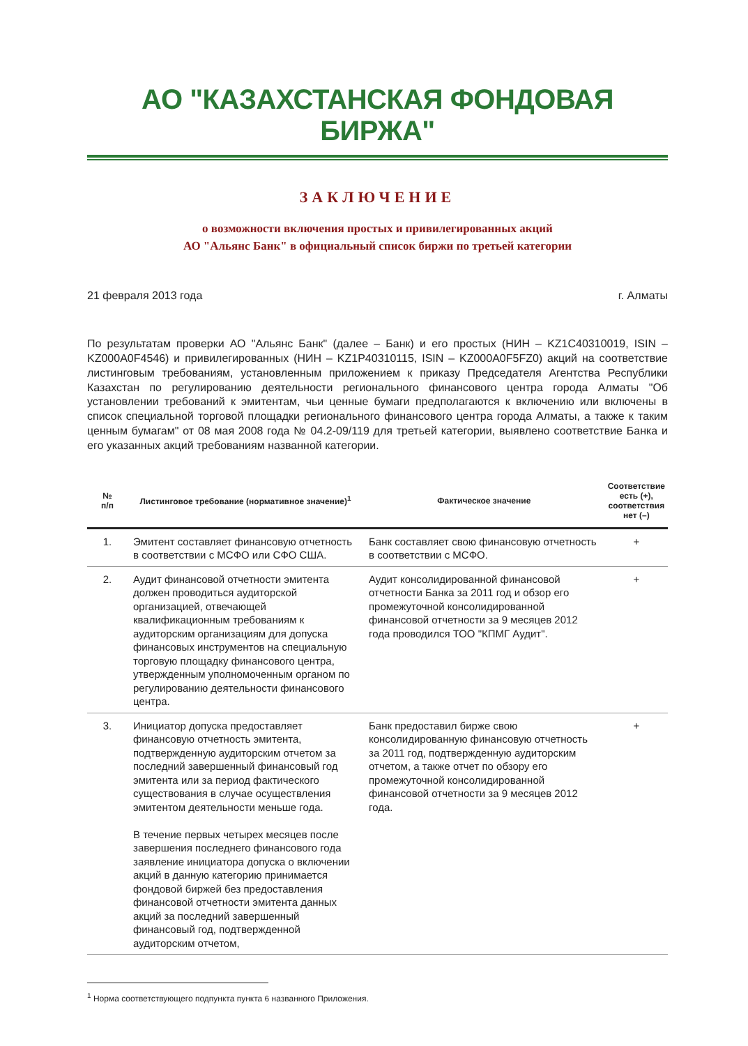АО "КАЗАХСТАНСКАЯ ФОНДОВАЯ БИРЖА"
ЗАКЛЮЧЕНИЕ
о возможности включения простых и привилегированных акций
АО "Альянс Банк" в официальный список биржи по третьей категории
21 февраля 2013 года г. Алматы
По результатам проверки АО "Альянс Банк" (далее – Банк) и его простых (НИН – KZ1C40310019, ISIN – KZ000A0F4546) и привилегированных (НИН – KZ1P40310115, ISIN – KZ000A0F5FZ0) акций на соответствие листинговым требованиям, установленным приложением к приказу Председателя Агентства Республики Казахстан по регулированию деятельности регионального финансового центра города Алматы "Об установлении требований к эмитентам, чьи ценные бумаги предполагаются к включению или включены в список специальной торговой площадки регионального финансового центра города Алматы, а также к таким ценным бумагам" от 08 мая 2008 года № 04.2-09/119 для третьей категории, выявлено соответствие Банка и его указанных акций требованиям названной категории.
| № п/п | Листинговое требование (нормативное значение)<sup>1</sup> | Фактическое значение | Соответствие есть (+), соответствия нет (–) |
| --- | --- | --- | --- |
| 1. | Эмитент составляет финансовую отчетность в соответствии с МСФО или СФО США. | Банк составляет свою финансовую отчетность в соответствии с МСФО. | + |
| 2. | Аудит финансовой отчетности эмитента должен проводиться аудиторской организацией, отвечающей квалификационным требованиям к аудиторским организациям для допуска финансовых инструментов на специальную торговую площадку финансового центра, утвержденным уполномоченным органом по регулированию деятельности финансового центра. | Аудит консолидированной финансовой отчетности Банка за 2011 год и обзор его промежуточной консолидированной финансовой отчетности за 9 месяцев 2012 года проводился ТОО "КПМГ Аудит". | + |
| 3. | Инициатор допуска предоставляет финансовую отчетность эмитента, подтвержденную аудиторским отчетом за последний завершенный финансовый год эмитента или за период фактического существования в случае осуществления эмитентом деятельности меньше года. В течение первых четырех месяцев после завершения последнего финансового года заявление инициатора допуска о включении акций в данную категорию принимается фондовой биржей без предоставления финансовой отчетности эмитента данных акций за последний завершенный финансовый год, подтвержденной аудиторским отчетом, | Банк предоставил бирже свою консолидированную финансовую отчетность за 2011 год, подтвержденную аудиторским отчетом, а также отчет по обзору его промежуточной консолидированной финансовой отчетности за 9 месяцев 2012 года. | + |
<sup>1</sup> Норма соответствующего подпункта пункта 6 названного Приложения.